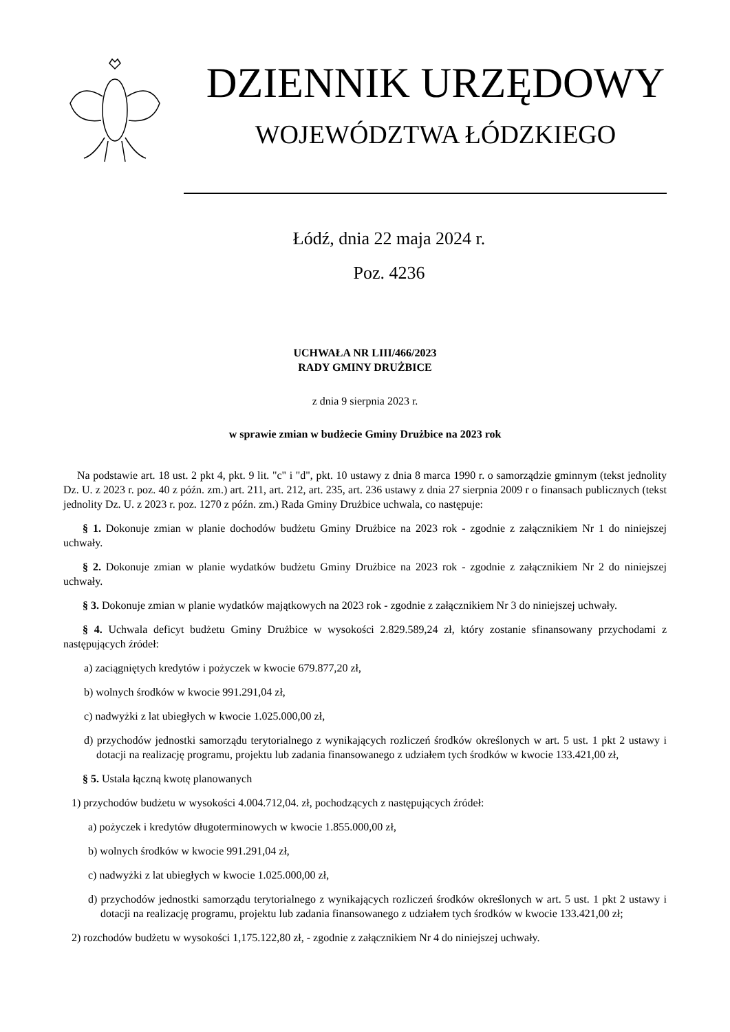DZIENNIK URZĘDOWY
WOJEWÓDZTWA ŁÓDZKIEGO
Łódź, dnia 22 maja 2024 r.
Poz. 4236
UCHWAŁA NR LIII/466/2023
RADY GMINY DRUŻBICE
z dnia 9 sierpnia 2023 r.
w sprawie zmian w budżecie Gminy Drużbice na 2023 rok
Na podstawie art. 18 ust. 2 pkt 4, pkt. 9 lit. "c" i "d", pkt. 10 ustawy z dnia 8 marca 1990 r. o samorządzie gminnym (tekst jednolity Dz. U. z 2023 r. poz. 40 z późn. zm.) art. 211, art. 212, art. 235, art. 236 ustawy z dnia 27 sierpnia 2009 r o finansach publicznych (tekst jednolity Dz. U. z 2023 r. poz. 1270 z późn. zm.) Rada Gminy Drużbice uchwala, co następuje:
§ 1. Dokonuje zmian w planie dochodów budżetu Gminy Drużbice na 2023 rok - zgodnie z załącznikiem Nr 1 do niniejszej uchwały.
§ 2. Dokonuje zmian w planie wydatków budżetu Gminy Drużbice na 2023 rok - zgodnie z załącznikiem Nr 2 do niniejszej uchwały.
§ 3. Dokonuje zmian w planie wydatków majątkowych na 2023 rok - zgodnie z załącznikiem Nr 3 do niniejszej uchwały.
§ 4. Uchwala deficyt budżetu Gminy Drużbice w wysokości 2.829.589,24 zł, który zostanie sfinansowany przychodami z następujących źródeł:
a) zaciągniętych kredytów i pożyczek w kwocie 679.877,20 zł,
b) wolnych środków w kwocie 991.291,04 zł,
c) nadwyżki z lat ubiegłych w kwocie 1.025.000,00 zł,
d) przychodów jednostki samorządu terytorialnego z wynikających rozliczeń środków określonych w art. 5 ust. 1 pkt 2 ustawy i dotacji na realizację programu, projektu lub zadania finansowanego z udziałem tych środków w kwocie 133.421,00 zł,
§ 5. Ustala łączną kwotę planowanych
1) przychodów budżetu w wysokości 4.004.712,04. zł, pochodzących z następujących źródeł:
a) pożyczek i kredytów długoterminowych w kwocie 1.855.000,00 zł,
b) wolnych środków w kwocie 991.291,04 zł,
c) nadwyżki z lat ubiegłych w kwocie 1.025.000,00 zł,
d) przychodów jednostki samorządu terytorialnego z wynikających rozliczeń środków określonych w art. 5 ust. 1 pkt 2 ustawy i dotacji na realizację programu, projektu lub zadania finansowanego z udziałem tych środków w kwocie 133.421,00 zł;
2) rozchodów budżetu w wysokości 1,175.122,80 zł, - zgodnie z załącznikiem Nr 4 do niniejszej uchwały.